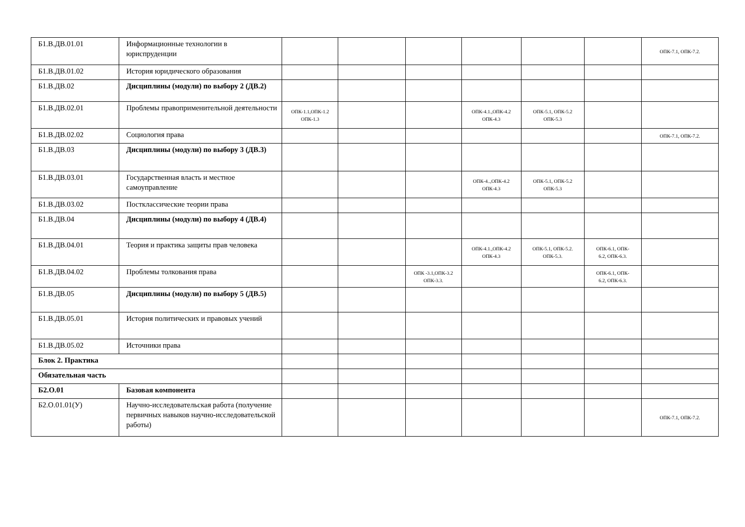| Б1.В.ДВ.01.01 | Информационные технологии в юриспруденции | | | | | | | ОПК-7.1, ОПК-7.2. |
| Б1.В.ДВ.01.02 | История юридического образования | | | | | | | |
| Б1.В.ДВ.02 | Дисциплины (модули) по выбору 2 (ДВ.2) | | | | | | | |
| Б1.В.ДВ.02.01 | Проблемы правоприменительной деятельности | ОПК-1.1,ОПК-1.2 ОПК-1.3 | | | ОПК-4.1.,ОПК-4.2 ОПК-4.3 | ОПК-5.1, ОПК-5.2 ОПК-5.3 | | |
| Б1.В.ДВ.02.02 | Социология права | | | | | | | ОПК-7.1, ОПК-7.2. |
| Б1.В.ДВ.03 | Дисциплины (модули) по выбору 3 (ДВ.3) | | | | | | | |
| Б1.В.ДВ.03.01 | Государственная власть и местное самоуправление | | | | ОПК-4..,ОПК-4.2 ОПК-4.3 | ОПК-5.1, ОПК-5.2 ОПК-5.3 | | |
| Б1.В.ДВ.03.02 | Постклассические теории права | | | | | | | |
| Б1.В.ДВ.04 | Дисциплины (модули) по выбору 4 (ДВ.4) | | | | | | | |
| Б1.В.ДВ.04.01 | Теория и практика защиты прав человека | | | | ОПК-4.1.,ОПК-4.2 ОПК-4.3 | ОПК-5.1, ОПК-5.2. ОПК-5.3. | ОПК-6.1, ОПК- 6.2, ОПК-6.3. | |
| Б1.В.ДВ.04.02 | Проблемы толкования права | | | ОПК -3.1,ОПК-3.2 ОПК-3.3. | | | ОПК-6.1, ОПК- 6.2, ОПК-6.3. | |
| Б1.В.ДВ.05 | Дисциплины (модули) по выбору 5 (ДВ.5) | | | | | | | |
| Б1.В.ДВ.05.01 | История политических и правовых учений | | | | | | | |
| Б1.В.ДВ.05.02 | Источники права | | | | | | | |
| Блок 2. Практика | | | | | | | | |
| Обязательная часть | | | | | | | | |
| Б2.О.01 | Базовая компонента | | | | | | | |
| Б2.О.01.01(У) | Научно-исследовательская работа (получение первичных навыков научно-исследовательской работы) | | | | | | | ОПК-7.1, ОПК-7.2. |